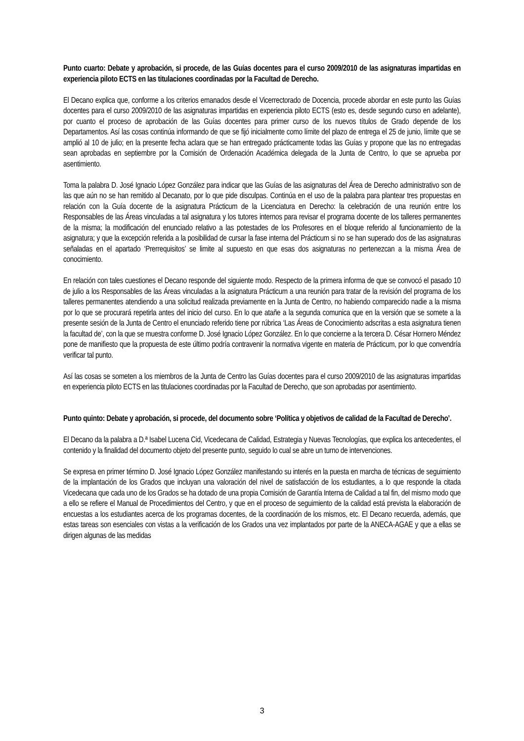Punto cuarto: Debate y aprobación, si procede, de las Guías docentes para el curso 2009/2010 de las asignaturas impartidas en experiencia piloto ECTS en las titulaciones coordinadas por la Facultad de Derecho.
El Decano explica que, conforme a los criterios emanados desde el Vicerrectorado de Docencia, procede abordar en este punto las Guías docentes para el curso 2009/2010 de las asignaturas impartidas en experiencia piloto ECTS (esto es, desde segundo curso en adelante), por cuanto el proceso de aprobación de las Guías docentes para primer curso de los nuevos títulos de Grado depende de los Departamentos. Así las cosas continúa informando de que se fijó inicialmente como límite del plazo de entrega el 25 de junio, límite que se amplió al 10 de julio; en la presente fecha aclara que se han entregado prácticamente todas las Guías y propone que las no entregadas sean aprobadas en septiembre por la Comisión de Ordenación Académica delegada de la Junta de Centro, lo que se aprueba por asentimiento.
Toma la palabra D. José Ignacio López González para indicar que las Guías de las asignaturas del Área de Derecho administrativo son de las que aún no se han remitido al Decanato, por lo que pide disculpas. Continúa en el uso de la palabra para plantear tres propuestas en relación con la Guía docente de la asignatura Prácticum de la Licenciatura en Derecho: la celebración de una reunión entre los Responsables de las Áreas vinculadas a tal asignatura y los tutores internos para revisar el programa docente de los talleres permanentes de la misma; la modificación del enunciado relativo a las potestades de los Profesores en el bloque referido al funcionamiento de la asignatura; y que la excepción referida a la posibilidad de cursar la fase interna del Prácticum si no se han superado dos de las asignaturas señaladas en el apartado ‘Prerrequisitos’ se limite al supuesto en que esas dos asignaturas no pertenezcan a la misma Área de conocimiento.
En relación con tales cuestiones el Decano responde del siguiente modo. Respecto de la primera informa de que se convocó el pasado 10 de julio a los Responsables de las Áreas vinculadas a la asignatura Prácticum a una reunión para tratar de la revisión del programa de los talleres permanentes atendiendo a una solicitud realizada previamente en la Junta de Centro, no habiendo comparecido nadie a la misma por lo que se procurará repetirla antes del inicio del curso. En lo que atañe a la segunda comunica que en la versión que se somete a la presente sesión de la Junta de Centro el enunciado referido tiene por rúbrica ‘Las Áreas de Conocimiento adscritas a esta asignatura tienen la facultad de’, con la que se muestra conforme D. José Ignacio López González. En lo que concierne a la tercera D. César Hornero Méndez pone de manifiesto que la propuesta de este último podría contravenir la normativa vigente en materia de Prácticum, por lo que convendría verificar tal punto.
Así las cosas se someten a los miembros de la Junta de Centro las Guías docentes para el curso 2009/2010 de las asignaturas impartidas en experiencia piloto ECTS en las titulaciones coordinadas por la Facultad de Derecho, que son aprobadas por asentimiento.
Punto quinto: Debate y aprobación, si procede, del documento sobre ‘Política y objetivos de calidad de la Facultad de Derecho’.
El Decano da la palabra a D.ª Isabel Lucena Cid, Vicedecana de Calidad, Estrategia y Nuevas Tecnologías, que explica los antecedentes, el contenido y la finalidad del documento objeto del presente punto, seguido lo cual se abre un turno de intervenciones.
Se expresa en primer término D. José Ignacio López González manifestando su interés en la puesta en marcha de técnicas de seguimiento de la implantación de los Grados que incluyan una valoración del nivel de satisfacción de los estudiantes, a lo que responde la citada Vicedecana que cada uno de los Grados se ha dotado de una propia Comisión de Garantía Interna de Calidad a tal fin, del mismo modo que a ello se refiere el Manual de Procedimientos del Centro, y que en el proceso de seguimiento de la calidad está prevista la elaboración de encuestas a los estudiantes acerca de los programas docentes, de la coordinación de los mismos, etc. El Decano recuerda, además, que estas tareas son esenciales con vistas a la verificación de los Grados una vez implantados por parte de la ANECA-AGAE y que a ellas se dirigen algunas de las medidas
3